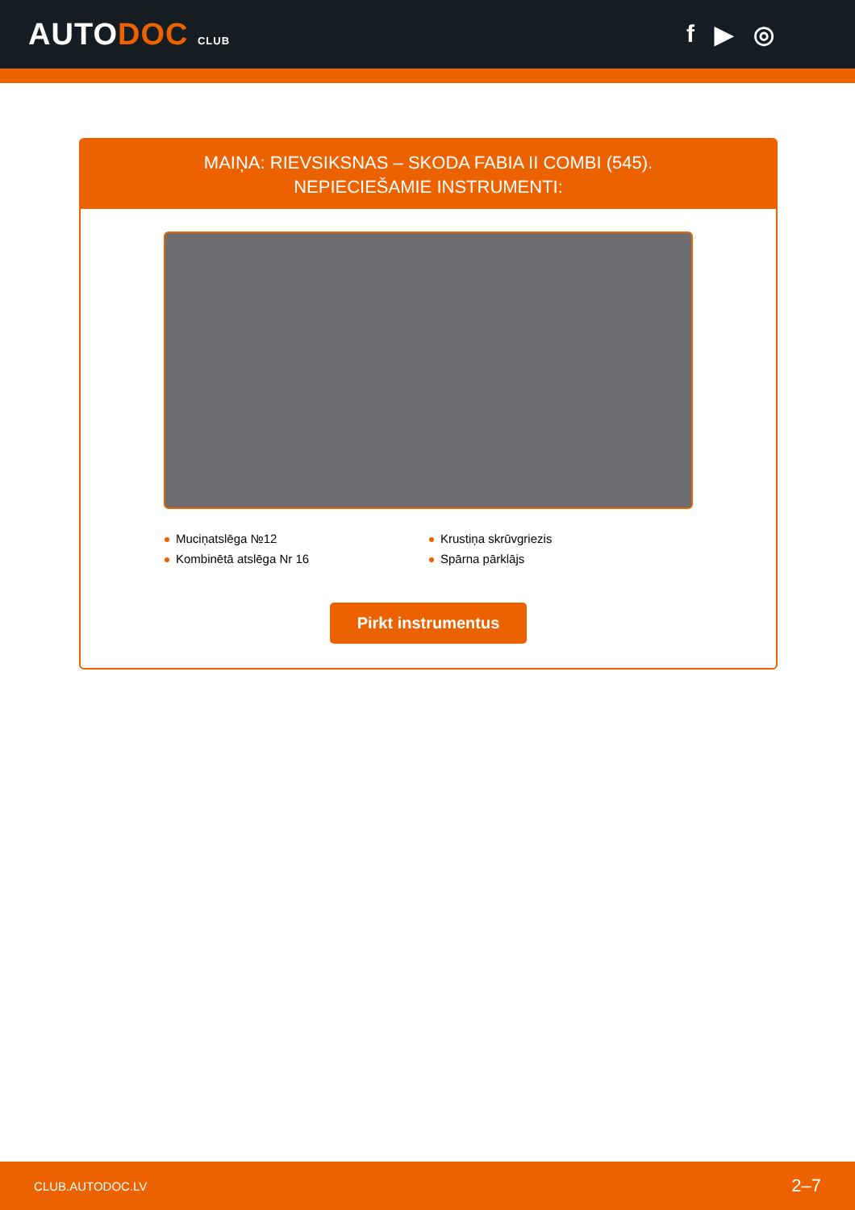AUTODOC CLUB
f ▶ ◎
MAIŅA: RIEVSIKSNAS – SKODA FABIA II COMBI (545).
NEPIECIEŠAMIE INSTRUMENTI:
Muciņatslēga №12
Krustiņa skrūvgriezis
Kombinētā atslēga Nr 16
Spārna pārklājs
Pirkt instrumentus
CLUB.AUTODOC.LV 2–7